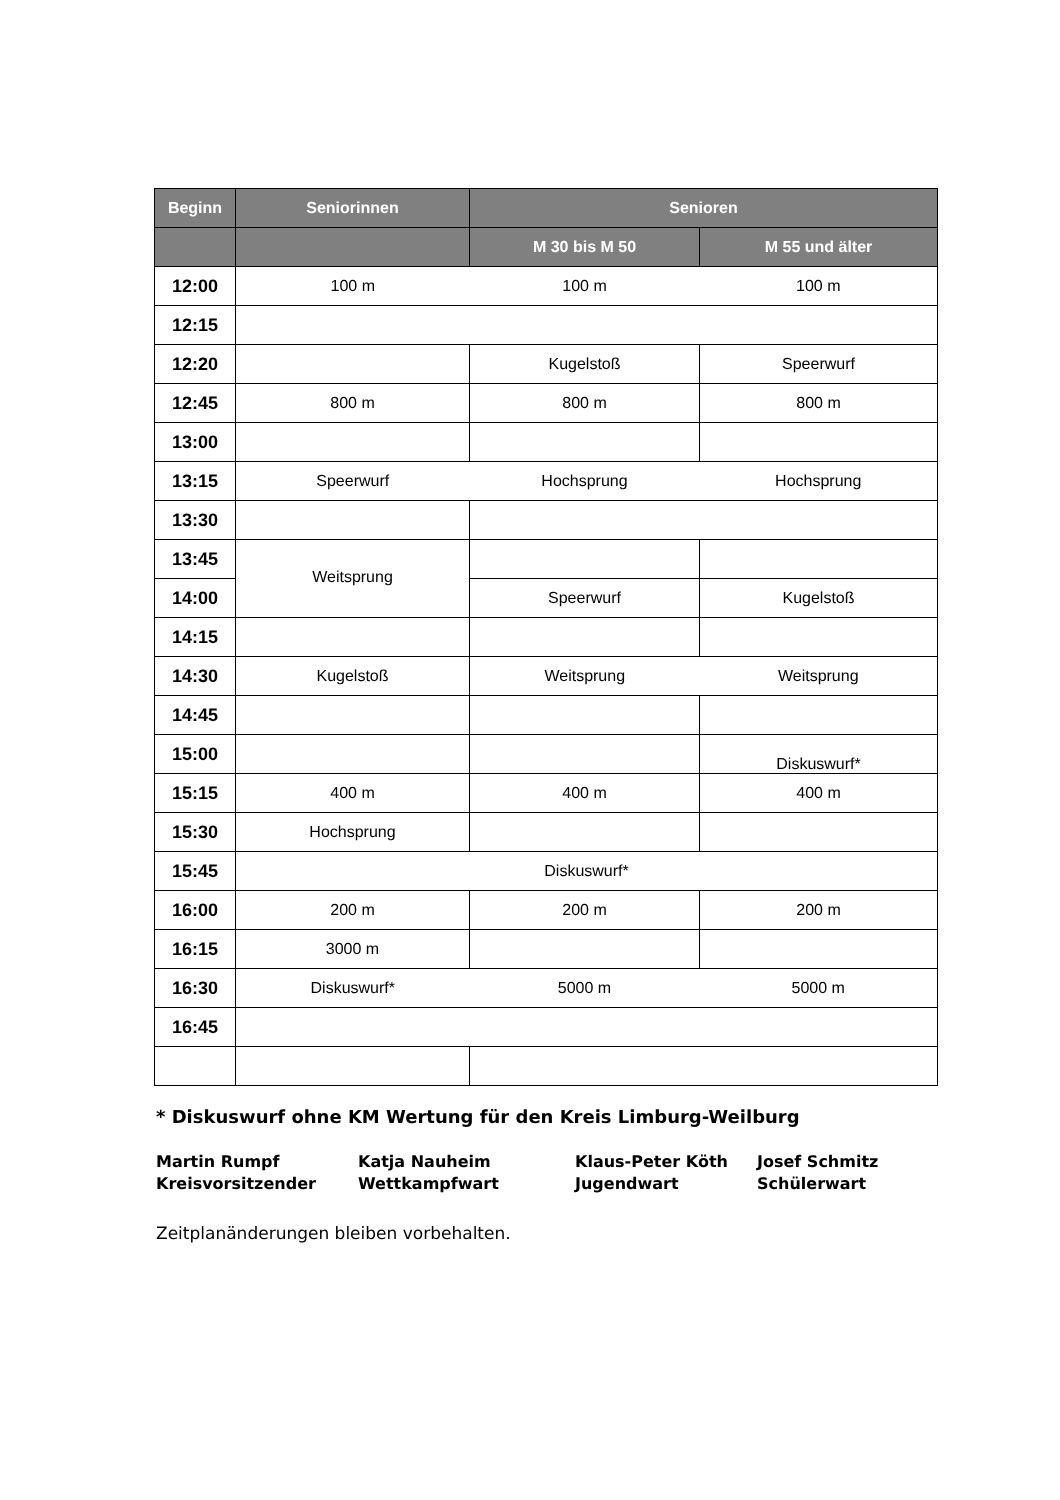| Beginn | Seniorinnen | Senioren | |
| --- | --- | --- | --- |
| | | M 30 bis M 50 | M 55 und älter |
| 12:00 | 100 m | 100 m | 100 m |
| 12:15 | | | |
| 12:20 | | Kugelstoß | Speerwurf |
| 12:45 | 800 m | 800 m | 800 m |
| 13:00 | | | |
| 13:15 | Speerwurf | Hochsprung | Hochsprung |
| 13:30 | | | |
| 13:45 | Weitsprung | | |
| 14:00 | | Speerwurf | Kugelstoß |
| 14:15 | | | |
| 14:30 | Kugelstoß | Weitsprung | Weitsprung |
| 14:45 | | | |
| 15:00 | | | Diskuswurf* |
| 15:15 | 400 m | 400 m | 400 m |
| 15:30 | Hochsprung | | |
| 15:45 | Diskuswurf* | | |
| 16:00 | 200 m | 200 m | 200 m |
| 16:15 | 3000 m | | |
| 16:30 | Diskuswurf* | 5000 m | 5000 m |
| 16:45 | | | |
* Diskuswurf ohne KM Wertung für den Kreis Limburg-Weilburg
Martin Rumpf
Kreisvorsitzender
Katja Nauheim
Wettkampfwart
Klaus-Peter Köth
Jugendwart
Josef Schmitz
Schülerwart
Zeitplanänderungen bleiben vorbehalten.